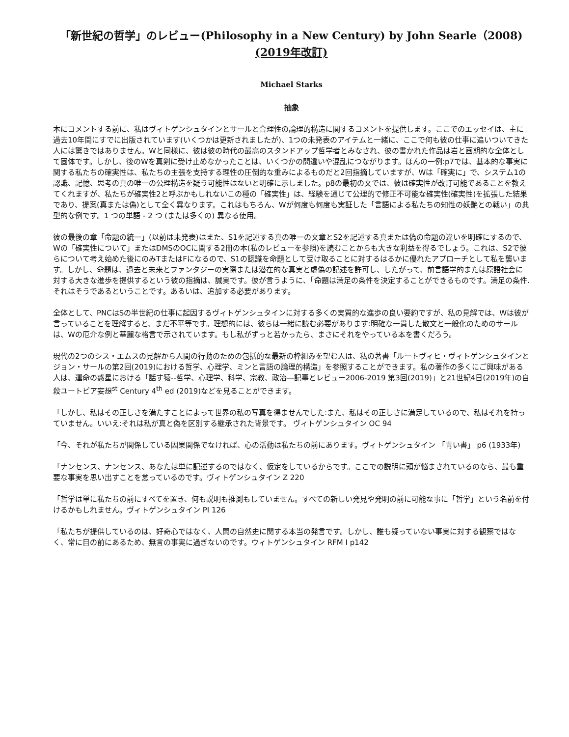「新世紀の哲学」のレビュー(Philosophy in a New Century) by John Searle（2008) (2019年改訂)
Michael Starks
抽象
本にコメントする前に、私はヴィトゲンシュタインとサールと合理性の論理的構造に関するコメントを提供します。ここでのエッセイは、主に過去10年間にすでに出版されています(いくつかは更新されましたが)、1つの未発表のアイテムと一緒に、ここで何も彼の仕事に追いついてきた人には驚きではありません。Wと同様に、彼は彼の時代の最高のスタンドアップ哲学者とみなされ、彼の書かれた作品は岩と画期的な全体として固体です。しかし、後のWを真剣に受け止めなかったことは、いくつかの間違いや混乱につながります。ほんの一例:p7では、基本的な事実に関する私たちの確実性は、私たちの主張を支持する理性の圧倒的な重みによるものだと2回指摘していますが、Wは「確実に」で、システム1の認識、記憶、思考の真の唯一の公理構造を疑う可能性はないと明確に示しました。p8の最初の文では、彼は確実性が改訂可能であることを教えてくれますが、私たちが確実性2と呼ぶかもしれないこの種の「確実性」は、経験を通じて公理的で修正不可能な確実性(確実性)を拡張した結果であり、提案(真または偽)として全く異なります。これはもちろん、Wが何度も何度も実証した「言語による私たちの知性の妖艶との戦い」の典型的な例です。1 つの単語 - 2 つ (または多くの) 異なる使用。
彼の最後の章「命題の統一」(以前は未発表)はまた、S1を記述する真の唯一の文章とS2を記述する真または偽の命題の違いを明確にするので、Wの「確実性について」またはDMSのOCに関する2冊の本(私のレビューを参照)を読むことからも大きな利益を得るでしょう。これは、S2で彼らについて考え始めた後にのみTまたはFになるので、S1の認識を命題として受け取ることに対するはるかに優れたアプローチとして私を襲います。しかし、命題は、過去と未来とファンタジーの実際または潜在的な真実と虚偽の記述を許可し、したがって、前言語学的または原語社会に対する大きな進歩を提供するという彼の指摘は、誠実です。彼が言うように、「命題は満足の条件を決定することができるものです。満足の条件.それはそうであるということです。あるいは、追加する必要があります。
全体として、PNCはSの半世紀の仕事に起因するヴィトゲンシュタインに対する多くの実質的な進歩の良い要約ですが、私の見解では、Wは彼が言っていることを理解すると、まだ不平等です。理想的には、彼らは一緒に読む必要があります:明確な一貫した散文と一般化のためのサールは、Wの厄介な例と華麗な格言で示されています。もし私がずっと若かったら、まさにそれをやっている本を書くだろう。
現代の2つのシス・エムスの見解から人間の行動のための包括的な最新の枠組みを望む人は、私の著書「ルートヴィヒ・ヴィトゲンシュタインとジョン・サールの第2回(2019)における哲学、心理学、ミンと言語の論理的構造」を参照することができます。私の著作の多くにご興味がある人は、運命の惑星における「話す猿--哲学、心理学、科学、宗教、政治―記事とレビュー2006-2019 第3回(2019)」と21世紀4日(2019年)の自殺ユートピア妄想<sup>st</sup> Century 4<sup>th</sup> ed (2019)などを見ることができます。
「しかし、私はその正しさを満たすことによって世界の私の写真を得ませんでした:また、私はその正しさに満足しているので、私はそれを持っていません。いいえ:それは私が真と偽を区別する継承された背景です。 ヴィトゲンシュタイン OC 94
「今、それが私たちが関係している因果関係でなければ、心の活動は私たちの前にあります。ヴィトゲンシュタイン 「青い書」 p6 (1933年)
「ナンセンス、ナンセンス、あなたは単に記述するのではなく、仮定をしているからです。ここでの説明に頭が悩まされているのなら、最も重要な事実を思い出すことを怠っているのです。ヴィトゲンシュタイン Z 220
「哲学は単に私たちの前にすべてを置き、何も説明も推測もしていません。すべての新しい発見や発明の前に可能な事に「哲学」という名前を付けるかもしれません。ヴィトゲンシュタイン PI 126
「私たちが提供しているのは、好奇心ではなく、人間の自然史に関する本当の発言です。しかし、誰も疑っていない事実に対する観察ではなく、常に目の前にあるため、無言の事実に過ぎないのです。ウィトゲンシュタイン RFM I p142